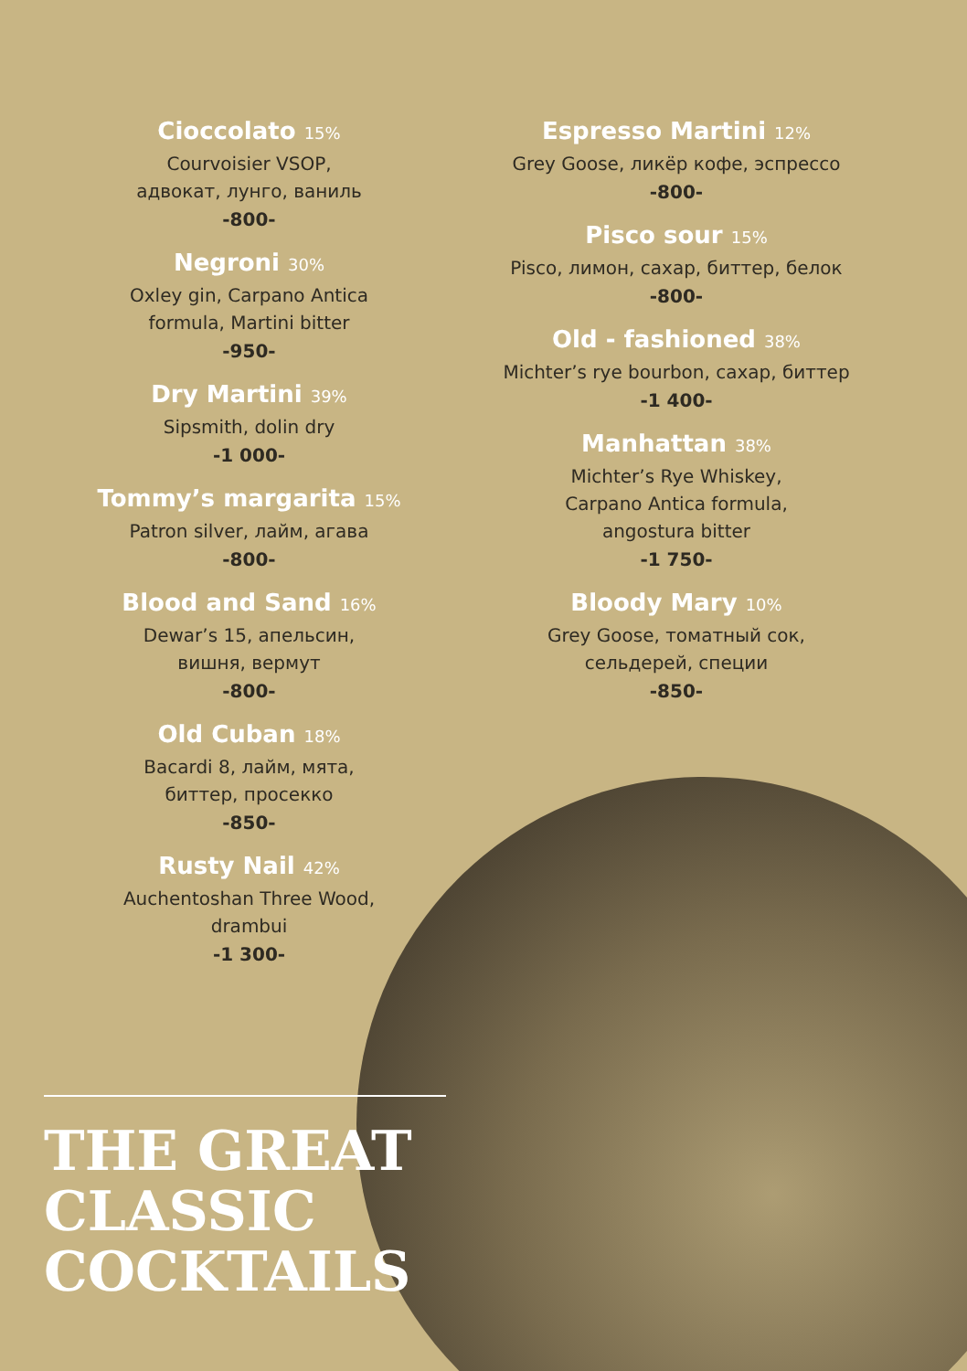Cioccolato 15%
Courvoisier VSOP,
адвокат, лунго, ваниль
-800-
Negroni 30%
Oxley gin, Carpano Antica
formula, Martini bitter
-950-
Dry Martini 39%
Sipsmith, dolin dry
-1 000-
Tommy’s margarita 15%
Patron silver, лайм, агава
-800-
Blood and Sand 16%
Dewar’s 15, апельсин,
вишня, вермут
-800-
Old Cuban 18%
Bacardi 8, лайм, мята,
биттер, просекко
-850-
Rusty Nail 42%
Auchentoshan Three Wood,
drambui
-1 300-
Espresso Martini 12%
Grey Goose, ликёр кофе, эспрессо
-800-
Pisco sour 15%
Pisco, лимон, сахар, биттер, белок
-800-
Old - fashioned 38%
Michter’s rye bourbon, сахар, биттер
-1 400-
Manhattan 38%
Michter’s Rye Whiskey,
Carpano Antica formula,
angostura bitter
-1 750-
Bloody Mary 10%
Grey Goose, томатный сок,
сельдерей, специи
-850-
THE GREAT
CLASSIC
COCKTAILS